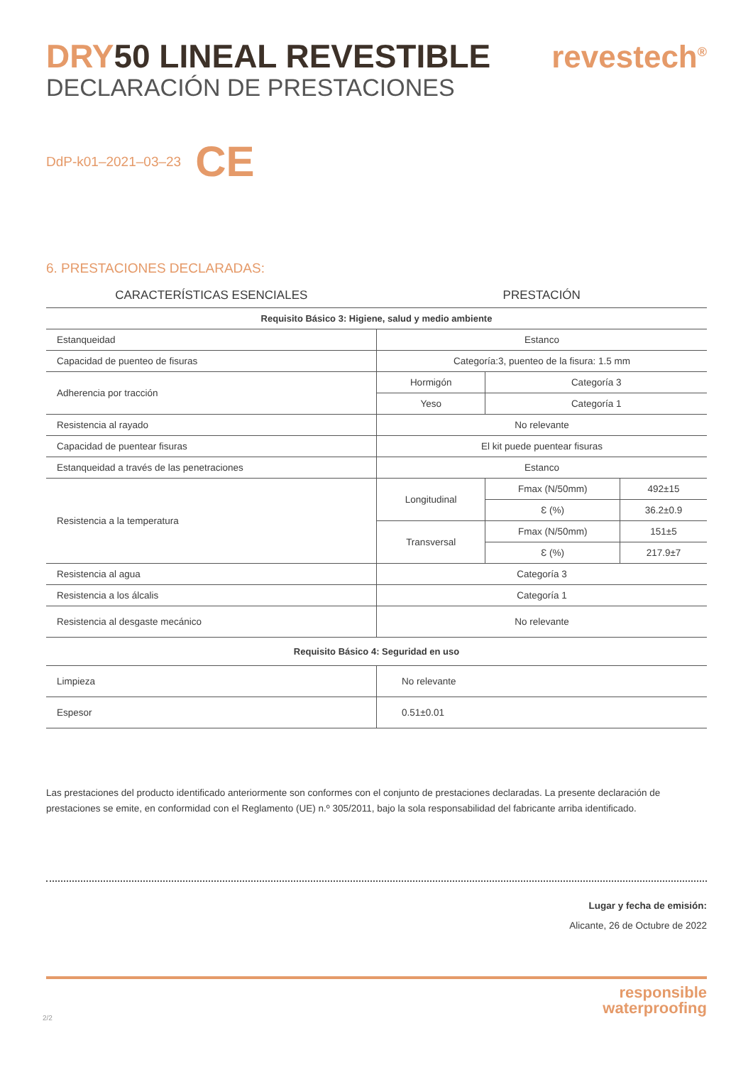DRY50 LINEAL REVESTIBLE
DECLARACIÓN DE PRESTACIONES
revestech<sup>®</sup>
DdP-k01–2021–03–23 CE
6. PRESTACIONES DECLARADAS:
| CARACTERÍSTICAS ESENCIALES | PRESTACIÓN | | |
| --- | --- | --- | --- |
| Requisito Básico 3: Higiene, salud y medio ambiente | | | |
| Estanqueidad | Estanco | | |
| Capacidad de puenteo de fisuras | Categoría:3, puenteo de la fisura: 1.5 mm | | |
| Adherencia por tracción | Hormigón | Categoría 3 | |
| | Yeso | Categoría 1 | |
| Resistencia al rayado | No relevante | | |
| Capacidad de puentear fisuras | El kit puede puentear fisuras | | |
| Estanqueidad a través de las penetraciones | Estanco | | |
| Resistencia a la temperatura | Longitudinal | Fmax (N/50mm) | 492±15 |
| | | Ɛ (%) | 36.2±0.9 |
| | Transversal | Fmax (N/50mm) | 151±5 |
| | | Ɛ (%) | 217.9±7 |
| Resistencia al agua | Categoría 3 | | |
| Resistencia a los álcalis | Categoría 1 | | |
| Resistencia al desgaste mecánico | No relevante | | |
| Requisito Básico 4: Seguridad en uso | | | |
| Limpieza | No relevante | | |
| Espesor | 0.51±0.01 | | |
Las prestaciones del producto identificado anteriormente son conformes con el conjunto de prestaciones declaradas. La presente declaración de prestaciones se emite, en conformidad con el Reglamento (UE) n.º 305/2011, bajo la sola responsabilidad del fabricante arriba identificado.
Lugar y fecha de emisión:
Alicante, 26 de Octubre de 2022
responsible
waterproofing
2/2